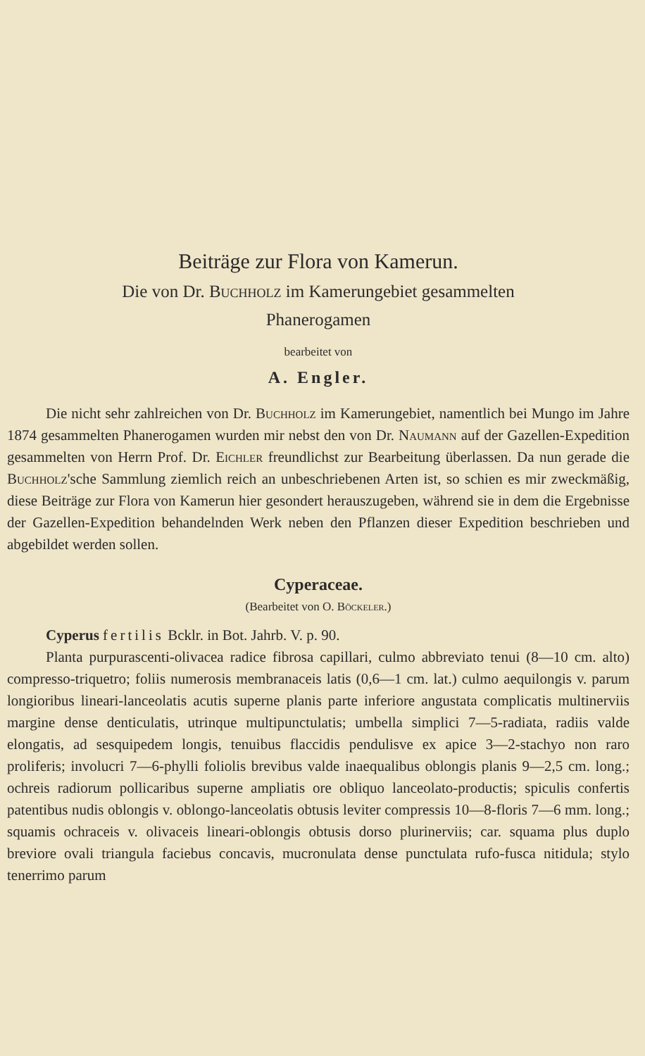Beiträge zur Flora von Kamerun.
Die von Dr. Buchholz im Kamerungebiet gesammelten
Phanerogamen
bearbeitet von
A. Engler.
Die nicht sehr zahlreichen von Dr. Buchholz im Kamerungebiet, namentlich bei Mungo im Jahre 1874 gesammelten Phanerogamen wurden mir nebst den von Dr. Naumann auf der Gazellen-Expedition gesammelten von Herrn Prof. Dr. Eichler freundlichst zur Bearbeitung überlassen. Da nun gerade die Buchholz'sche Sammlung ziemlich reich an unbeschriebenen Arten ist, so schien es mir zweckmäßig, diese Beiträge zur Flora von Kamerun hier gesondert herauszugeben, während sie in dem die Ergebnisse der Gazellen-Expedition behandelnden Werk neben den Pflanzen dieser Expedition beschrieben und abgebildet werden sollen.
Cyperaceae.
(Bearbeitet von O. Böckeler.)
Cyperus fertilis Bcklr. in Bot. Jahrb. V. p. 90.
Planta purpurascenti-olivacea radice fibrosa capillari, culmo abbreviato tenui (8—10 cm. alto) compresso-triquetro; foliis numerosis membranaceis latis (0,6—1 cm. lat.) culmo aequilongis v. parum longioribus lineari-lanceolatis acutis superne planis parte inferiore angustata complicatis multinerviis margine dense denticulatis, utrinque multipunctulatis; umbella simplici 7—5-radiata, radiis valde elongatis, ad sesquipedem longis, tenuibus flaccidis pendulisve ex apice 3—2-stachyo non raro proliferis; involucri 7—6-phylli foliolis brevibus valde inaequalibus oblongis planis 9—2,5 cm. long.; ochreis radiorum pollicaribus superne ampliatis ore obliquo lanceolato-productis; spiculis confertis patentibus nudis oblongis v. oblongo-lanceolatis obtusis leviter compressis 10—8-floris 7—6 mm. long.; squamis ochraceis v. olivaceis lineari-oblongis obtusis dorso plurinerviis; car. squama plus duplo breviore ovali triangula faciebus concavis, mucronulata dense punctulata rufo-fusca nitidula; stylo tenerrimo parum